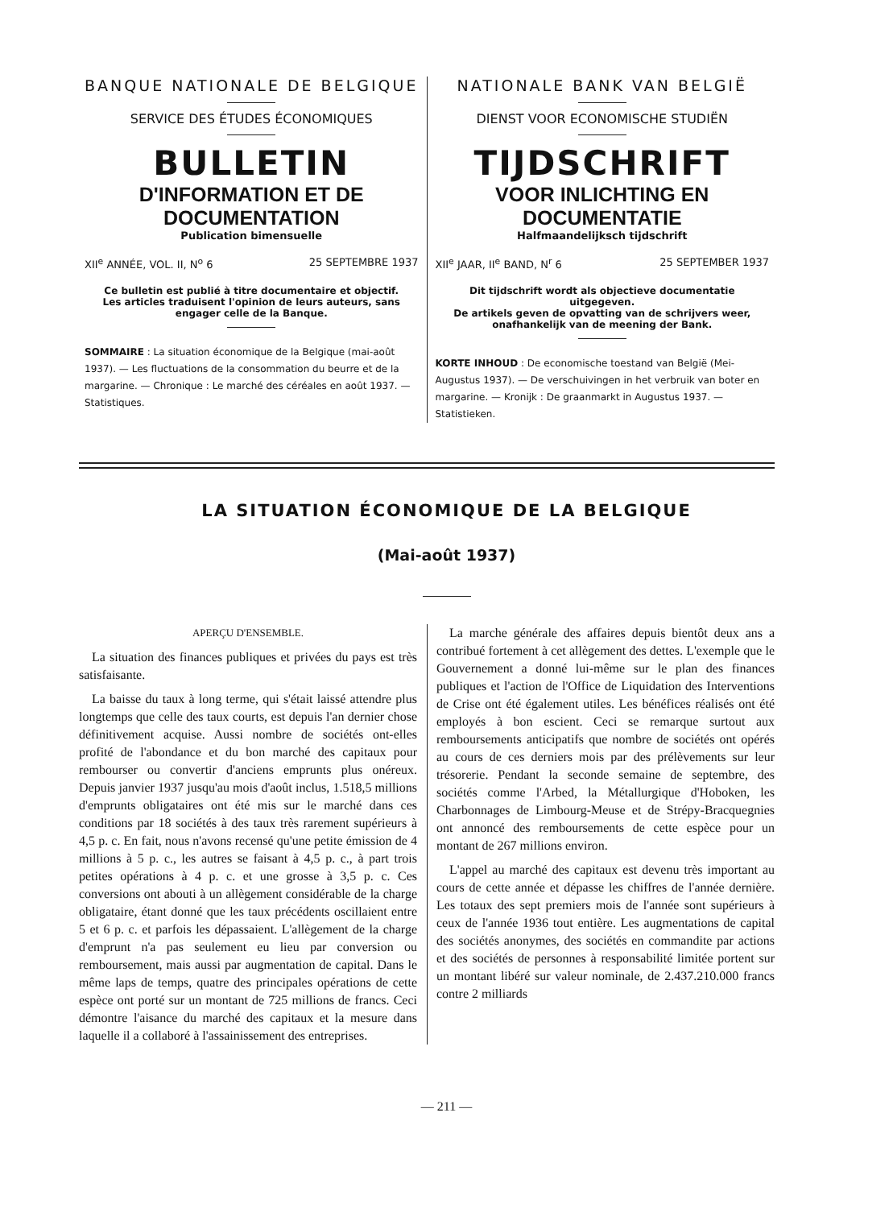BANQUE NATIONALE DE BELGIQUE
SERVICE DES ÉTUDES ÉCONOMIQUES
BULLETIN
D'INFORMATION ET DE DOCUMENTATION
Publication bimensuelle
XII<sup>e</sup> ANNÉE, VOL. II, N<sup>o</sup> 6 25 SEPTEMBRE 1937
Ce bulletin est publié à titre documentaire et objectif.
Les articles traduisent l'opinion de leurs auteurs, sans engager celle de la Banque.
SOMMAIRE : La situation économique de la Belgique (mai-août 1937). — Les fluctuations de la consommation du beurre et de la margarine. — Chronique : Le marché des céréales en août 1937. — Statistiques.
NATIONALE BANK VAN BELGIË
DIENST VOOR ECONOMISCHE STUDIËN
TIJDSCHRIFT
VOOR INLICHTING EN DOCUMENTATIE
Halfmaandelijksch tijdschrift
XII<sup>e</sup> JAAR, II<sup>e</sup> BAND, N<sup>r</sup> 6 25 SEPTEMBER 1937
Dit tijdschrift wordt als objectieve documentatie uitgegeven.
De artikels geven de opvatting van de schrijvers weer, onafhankelijk van de meening der Bank.
KORTE INHOUD : De economische toestand van België (Mei-Augustus 1937). — De verschuivingen in het verbruik van boter en margarine. — Kronijk : De graanmarkt in Augustus 1937. — Statistieken.
LA SITUATION ÉCONOMIQUE DE LA BELGIQUE
(Mai-août 1937)
APERÇU D'ENSEMBLE.
La situation des finances publiques et privées du pays est très satisfaisante.
La baisse du taux à long terme, qui s'était laissé attendre plus longtemps que celle des taux courts, est depuis l'an dernier chose définitivement acquise. Aussi nombre de sociétés ont-elles profité de l'abondance et du bon marché des capitaux pour rembourser ou convertir d'anciens emprunts plus onéreux. Depuis janvier 1937 jusqu'au mois d'août inclus, 1.518,5 millions d'emprunts obligataires ont été mis sur le marché dans ces conditions par 18 sociétés à des taux très rarement supérieurs à 4,5 p. c. En fait, nous n'avons recensé qu'une petite émission de 4 millions à 5 p. c., les autres se faisant à 4,5 p. c., à part trois petites opérations à 4 p. c. et une grosse à 3,5 p. c. Ces conversions ont abouti à un allègement considérable de la charge obligataire, étant donné que les taux précédents oscillaient entre 5 et 6 p. c. et parfois les dépassaient. L'allègement de la charge d'emprunt n'a pas seulement eu lieu par conversion ou remboursement, mais aussi par augmentation de capital. Dans le même laps de temps, quatre des principales opérations de cette espèce ont porté sur un montant de 725 millions de francs. Ceci démontre l'aisance du marché des capitaux et la mesure dans laquelle il a collaboré à l'assainissement des entreprises.
La marche générale des affaires depuis bientôt deux ans a contribué fortement à cet allègement des dettes. L'exemple que le Gouvernement a donné lui-même sur le plan des finances publiques et l'action de l'Office de Liquidation des Interventions de Crise ont été également utiles. Les bénéfices réalisés ont été employés à bon escient. Ceci se remarque surtout aux remboursements anticipatifs que nombre de sociétés ont opérés au cours de ces derniers mois par des prélèvements sur leur trésorerie. Pendant la seconde semaine de septembre, des sociétés comme l'Arbed, la Métallurgique d'Hoboken, les Charbonnages de Limbourg-Meuse et de Strépy-Bracquegnies ont annoncé des remboursements de cette espèce pour un montant de 267 millions environ.
L'appel au marché des capitaux est devenu très important au cours de cette année et dépasse les chiffres de l'année dernière. Les totaux des sept premiers mois de l'année sont supérieurs à ceux de l'année 1936 tout entière. Les augmentations de capital des sociétés anonymes, des sociétés en commandite par actions et des sociétés de personnes à responsabilité limitée portent sur un montant libéré sur valeur nominale, de 2.437.210.000 francs contre 2 milliards
— 211 —